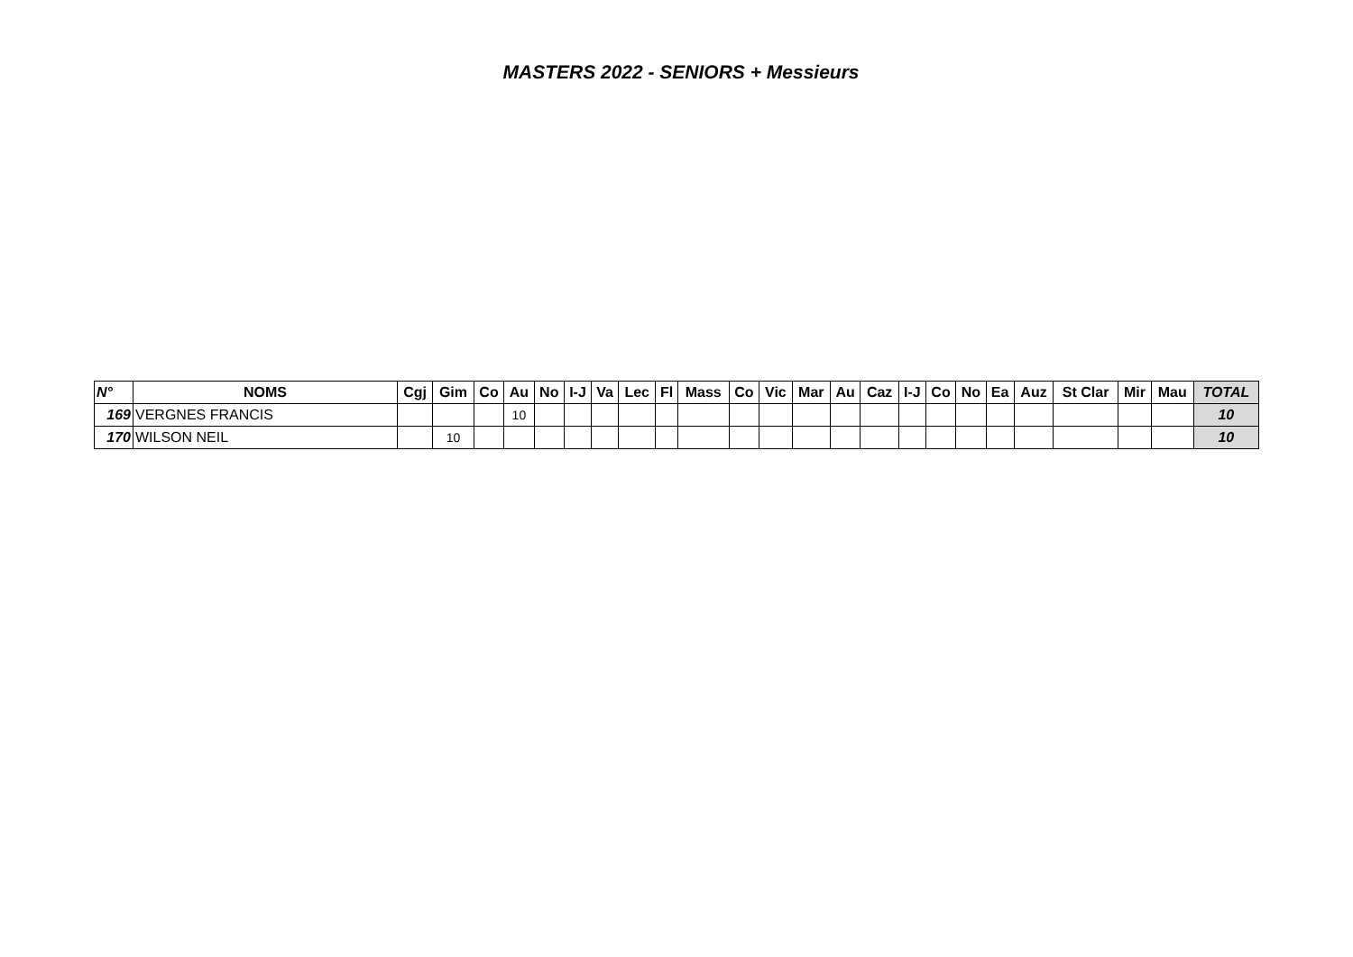MASTERS 2022 - SENIORS + Messieurs
| N° | NOMS | Cgj | Gim | Co | Au | No | I-J | Va | Lec | Fl | Mass | Co | Vic | Mar | Au | Caz | I-J | Co | No | Ea | Auz | St Clar | Mir | Mau | TOTAL |
| --- | --- | --- | --- | --- | --- | --- | --- | --- | --- | --- | --- | --- | --- | --- | --- | --- | --- | --- | --- | --- | --- | --- | --- | --- | --- |
| 169 | VERGNES FRANCIS | | | | 10 | | | | | | | | | | | | | | | | | | | | 10 |
| 170 | WILSON NEIL | | 10 | | | | | | | | | | | | | | | | | | | | | | 10 |